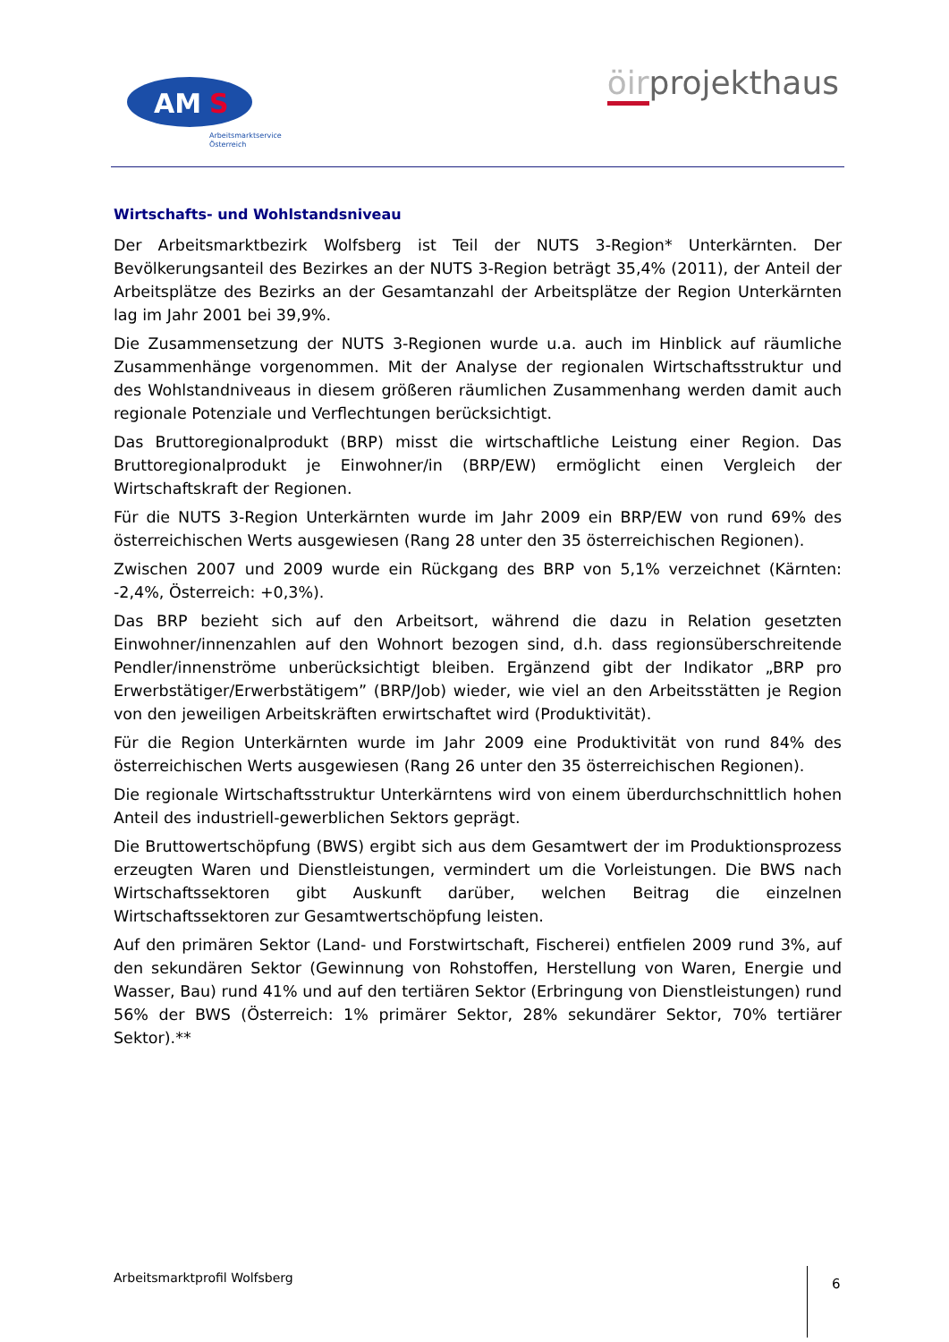AM
S
Arbeitsmarktservice
Österreich
öirprojekthaus
Wirtschafts- und Wohlstandsniveau
Der Arbeitsmarktbezirk Wolfsberg ist Teil der NUTS 3-Region* Unterkärnten. Der Bevölkerungsanteil des Bezirkes an der NUTS 3-Region beträgt 35,4% (2011), der Anteil der Arbeitsplätze des Bezirks an der Gesamtanzahl der Arbeitsplätze der Region Unterkärnten lag im Jahr 2001 bei 39,9%.
Die Zusammensetzung der NUTS 3-Regionen wurde u.a. auch im Hinblick auf räumliche Zusammenhänge vorgenommen. Mit der Analyse der regionalen Wirtschaftsstruktur und des Wohlstandniveaus in diesem größeren räumlichen Zusammenhang werden damit auch regionale Potenziale und Verflechtungen berücksichtigt.
Das Bruttoregionalprodukt (BRP) misst die wirtschaftliche Leistung einer Region. Das Bruttoregionalprodukt je Einwohner/in (BRP/EW) ermöglicht einen Vergleich der Wirtschaftskraft der Regionen.
Für die NUTS 3-Region Unterkärnten wurde im Jahr 2009 ein BRP/EW von rund 69% des österreichischen Werts ausgewiesen (Rang 28 unter den 35 österreichischen Regionen).
Zwischen 2007 und 2009 wurde ein Rückgang des BRP von 5,1% verzeichnet (Kärnten: -2,4%, Österreich: +0,3%).
Das BRP bezieht sich auf den Arbeitsort, während die dazu in Relation gesetzten Einwohner/innenzahlen auf den Wohnort bezogen sind, d.h. dass regionsüberschreitende Pendler/innenströme unberücksichtigt bleiben. Ergänzend gibt der Indikator „BRP pro Erwerbstätiger/Erwerbstätigem” (BRP/Job) wieder, wie viel an den Arbeitsstätten je Region von den jeweiligen Arbeitskräften erwirtschaftet wird (Produktivität).
Für die Region Unterkärnten wurde im Jahr 2009 eine Produktivität von rund 84% des österreichischen Werts ausgewiesen (Rang 26 unter den 35 österreichischen Regionen).
Die regionale Wirtschaftsstruktur Unterkärntens wird von einem überdurchschnittlich hohen Anteil des industriell-gewerblichen Sektors geprägt.
Die Bruttowertschöpfung (BWS) ergibt sich aus dem Gesamtwert der im Produktionsprozess erzeugten Waren und Dienstleistungen, vermindert um die Vorleistungen. Die BWS nach Wirtschaftssektoren gibt Auskunft darüber, welchen Beitrag die einzelnen Wirtschaftssektoren zur Gesamtwertschöpfung leisten.
Auf den primären Sektor (Land- und Forstwirtschaft, Fischerei) entfielen 2009 rund 3%, auf den sekundären Sektor (Gewinnung von Rohstoffen, Herstellung von Waren, Energie und Wasser, Bau) rund 41% und auf den tertiären Sektor (Erbringung von Dienstleistungen) rund 56% der BWS (Österreich: 1% primärer Sektor, 28% sekundärer Sektor, 70% tertiärer Sektor).**
Arbeitsmarktprofil Wolfsberg 6